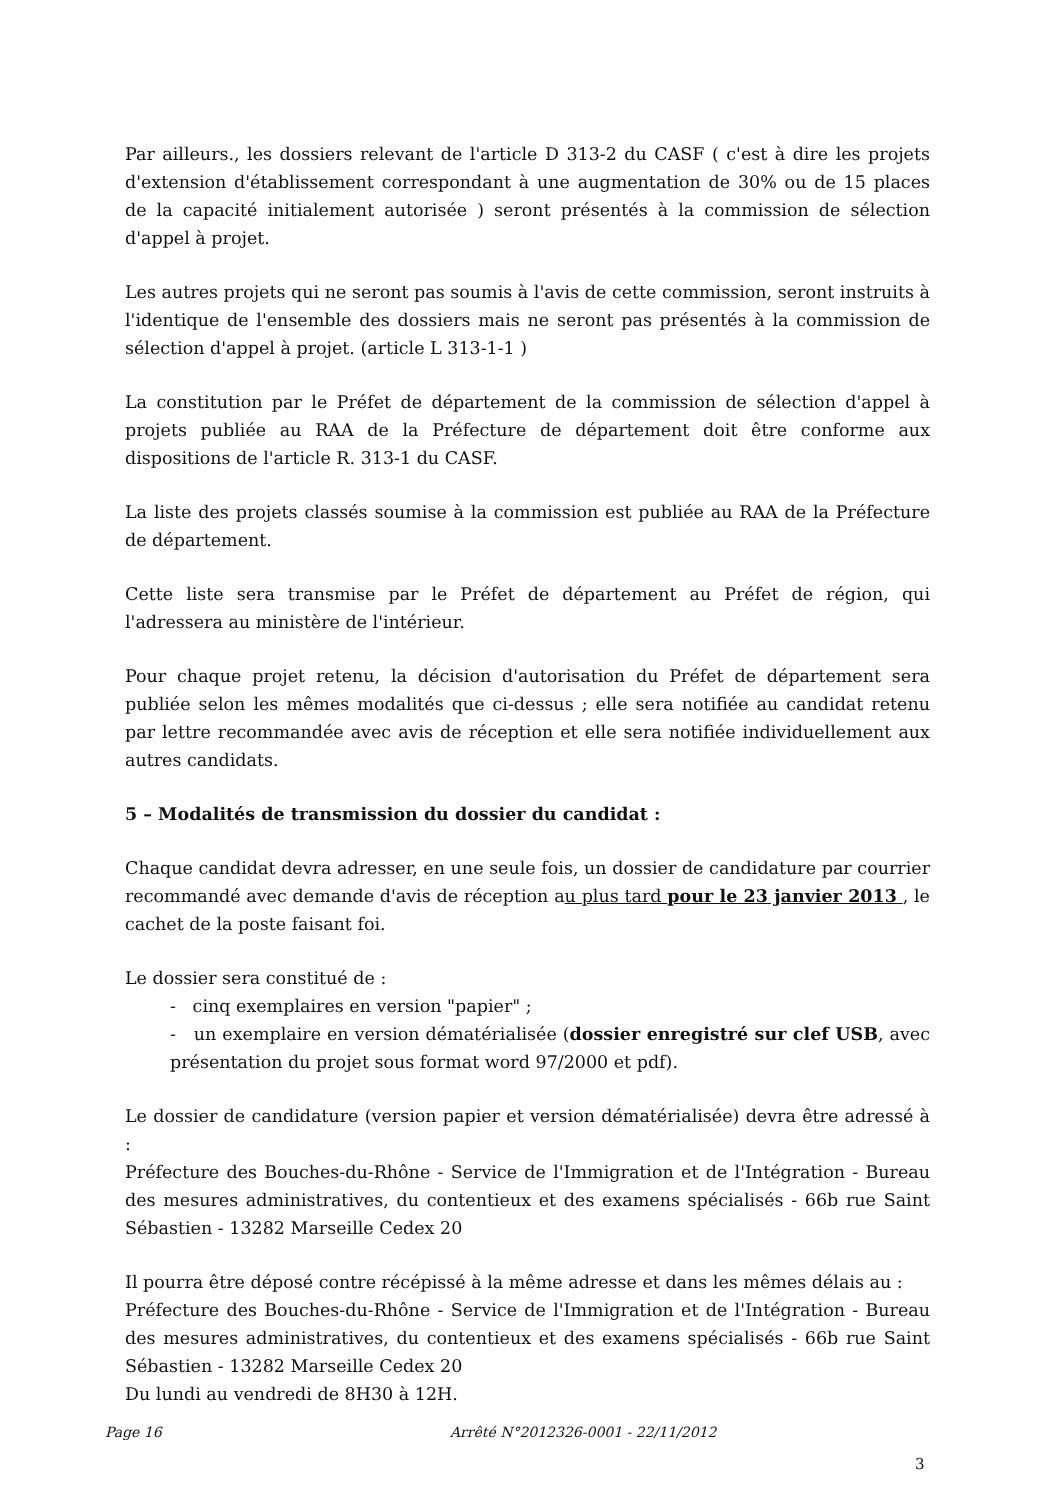Par ailleurs., les dossiers relevant de l'article D 313-2 du CASF ( c'est à dire les projets d'extension d'établissement correspondant à une augmentation de 30% ou de 15 places de la capacité initialement autorisée ) seront présentés à la commission de sélection d'appel à projet.
Les autres projets qui ne seront pas soumis à l'avis de cette commission, seront instruits à l'identique de l'ensemble des dossiers mais ne seront pas présentés à la commission de sélection d'appel à projet. (article L 313-1-1 )
La constitution par le Préfet de département de la commission de sélection d'appel à projets publiée au RAA de la Préfecture de département doit être conforme aux dispositions de l'article R. 313-1 du CASF.
La liste des projets classés soumise à la commission est publiée au RAA de la Préfecture de département.
Cette liste sera transmise par le Préfet de département au Préfet de région, qui l'adressera au ministère de l'intérieur.
Pour chaque projet retenu, la décision d'autorisation du Préfet de département sera publiée selon les mêmes modalités que ci-dessus ; elle sera notifiée au candidat retenu par lettre recommandée avec avis de réception et elle sera notifiée individuellement aux autres candidats.
5 – Modalités de transmission du dossier du candidat :
Chaque candidat devra adresser, en une seule fois, un dossier de candidature par courrier recommandé avec demande d'avis de réception au plus tard pour le 23 janvier 2013 , le cachet de la poste faisant foi.
Le dossier sera constitué de :
- cinq exemplaires en version "papier" ;
- un exemplaire en version dématérialisée (dossier enregistré sur clef USB, avec présentation du projet sous format word 97/2000 et pdf).
Le dossier de candidature (version papier et version dématérialisée) devra être adressé à :
Préfecture des Bouches-du-Rhône - Service de l'Immigration et de l'Intégration - Bureau des mesures administratives, du contentieux et des examens spécialisés - 66b rue Saint Sébastien - 13282 Marseille Cedex 20
Il pourra être déposé contre récépissé à la même adresse et dans les mêmes délais au :
Préfecture des Bouches-du-Rhône - Service de l'Immigration et de l'Intégration - Bureau des mesures administratives, du contentieux et des examens spécialisés - 66b rue Saint Sébastien - 13282 Marseille Cedex 20
Du lundi au vendredi de 8H30 à 12H.
Page 16 Arrêté N°2012326-0001 - 22/11/2012
3